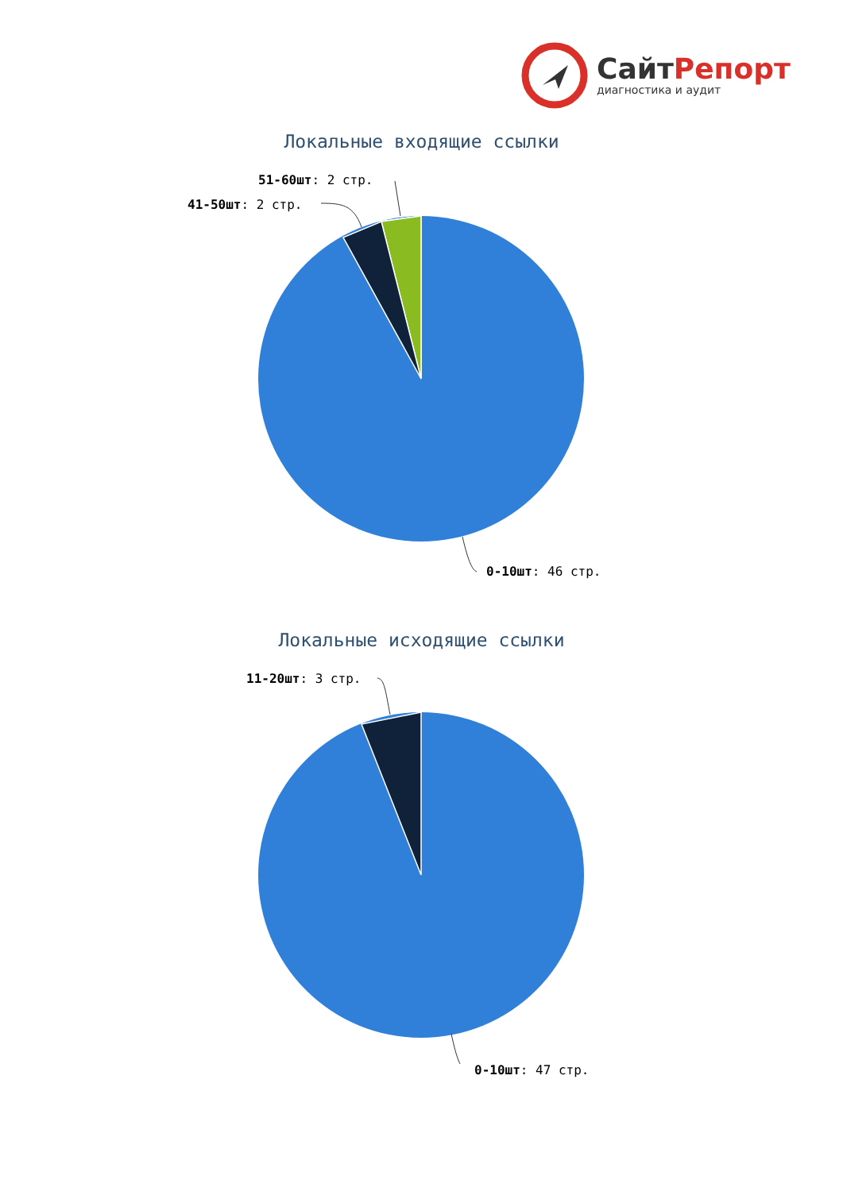СайтРепорт
диагностика и аудит
Локальные входящие ссылки
51-60шт: 2 стр.
41-50шт: 2 стр.
0-10шт: 46 стр.
Локальные исходящие ссылки
11-20шт: 3 стр.
0-10шт: 47 стр.